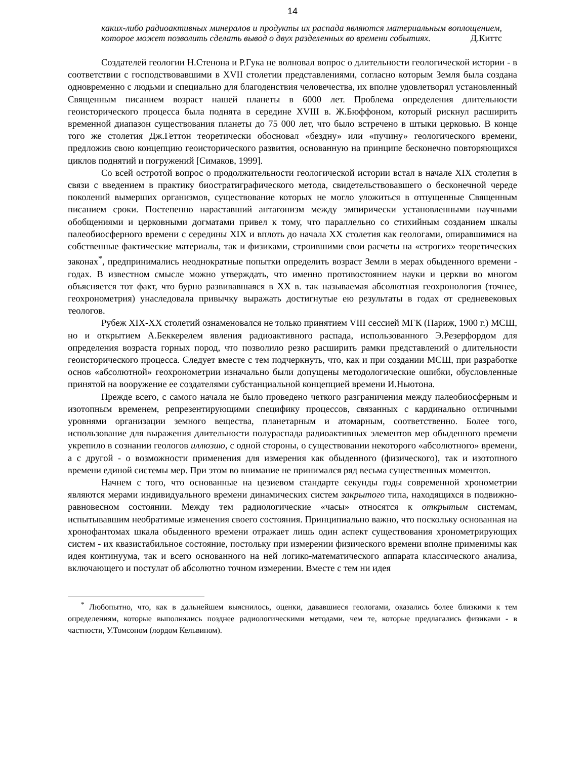14
каких-либо радиоактивных минералов и продукты их распада являются материальным воплощением, которое может позволить сделать вывод о двух разделенных во времени событиях. Д.Киттс
Создателей геологии Н.Стенона и Р.Гука не волновал вопрос о длительности геологической истории - в соответствии с господствовавшими в XVII столетии представлениями, согласно которым Земля была создана одновременно с людьми и специально для благоденствия человечества, их вполне удовлетворял установленный Священным писанием возраст нашей планеты в 6000 лет. Проблема определения длительности геоисторического процесса была поднята в середине XVIII в. Ж.Бюффоном, который рискнул расширить временной диапазон существования планеты до 75 000 лет, что было встречено в штыки церковью. В конце того же столетия Дж.Геттон теоретически обосновал «бездну» или «пучину» геологического времени, предложив свою концепцию геоисторического развития, основанную на принципе бесконечно повторяющихся циклов поднятий и погружений [Симаков, 1999].
Со всей остротой вопрос о продолжительности геологической истории встал в начале XIX столетия в связи с введением в практику биостратиграфического метода, свидетельствовавшего о бесконечной череде поколений вымерших организмов, существование которых не могло уложиться в отпущенные Священным писанием сроки. Постепенно нараставший антагонизм между эмпирически установленными научными обобщениями и церковными догматами привел к тому, что параллельно со стихийным созданием шкалы палеобиосферного времени с середины XIX и вплоть до начала XX столетия как геологами, опиравшимися на собственные фактические материалы, так и физиками, строившими свои расчеты на «строгих» теоретических законах<sup>*</sup>, предпринимались неоднократные попытки определить возраст Земли в мерах обыденного времени - годах. В известном смысле можно утверждать, что именно противостоянием науки и церкви во многом объясняется тот факт, что бурно развивавшаяся в XX в. так называемая абсолютная геохронология (точнее, геохронометрия) унаследовала привычку выражать достигнутые ею результаты в годах от средневековых теологов.
Рубеж XIX-XX столетий ознаменовался не только принятием VIII сессией МГК (Париж, 1900 г.) МСШ, но и открытием А.Беккерелем явления радиоактивного распада, использованного Э.Резерфордом для определения возраста горных пород, что позволило резко расширить рамки представлений о длительности геоисторического процесса. Следует вместе с тем подчеркнуть, что, как и при создании МСШ, при разработке основ «абсолютной» геохронометрии изначально были допущены методологические ошибки, обусловленные принятой на вооружение ее создателями субстанциальной концепцией времени И.Ньютона.
Прежде всего, с самого начала не было проведено четкого разграничения между палеобиосферным и изотопным временем, репрезентирующими специфику процессов, связанных с кардинально отличными уровнями организации земного вещества, планетарным и атомарным, соответственно. Более того, использование для выражения длительности полураспада радиоактивных элементов мер обыденного времени укрепило в сознании геологов иллюзию, с одной стороны, о существовании некоторого «абсолютного» времени, а с другой - о возможности применения для измерения как обыденного (физического), так и изотопного времени единой системы мер. При этом во внимание не принимался ряд весьма существенных моментов.
Начнем с того, что основанные на цезиевом стандарте секунды годы современной хронометрии являются мерами индивидуального времени динамических систем закрытого типа, находящихся в подвижно-равновесном состоянии. Между тем радиологические «часы» относятся к открытым системам, испытывавшим необратимые изменения своего состояния. Принципиально важно, что поскольку основанная на хронофантомах шкала обыденного времени отражает лишь один аспект существования хронометрирующих систем - их квазистабильное состояние, постольку при измерении физического времени вполне применимы как идея континуума, так и всего основанного на ней логико-математического аппарата классического анализа, включающего и постулат об абсолютно точном измерении. Вместе с тем ни идея
<sup>*</sup> Любопытно, что, как в дальнейшем выяснилось, оценки, дававшиеся геологами, оказались более близкими к тем определениям, которые выполнялись позднее радиологическими методами, чем те, которые предлагались физиками - в частности, У.Томсоном (лордом Кельвином).